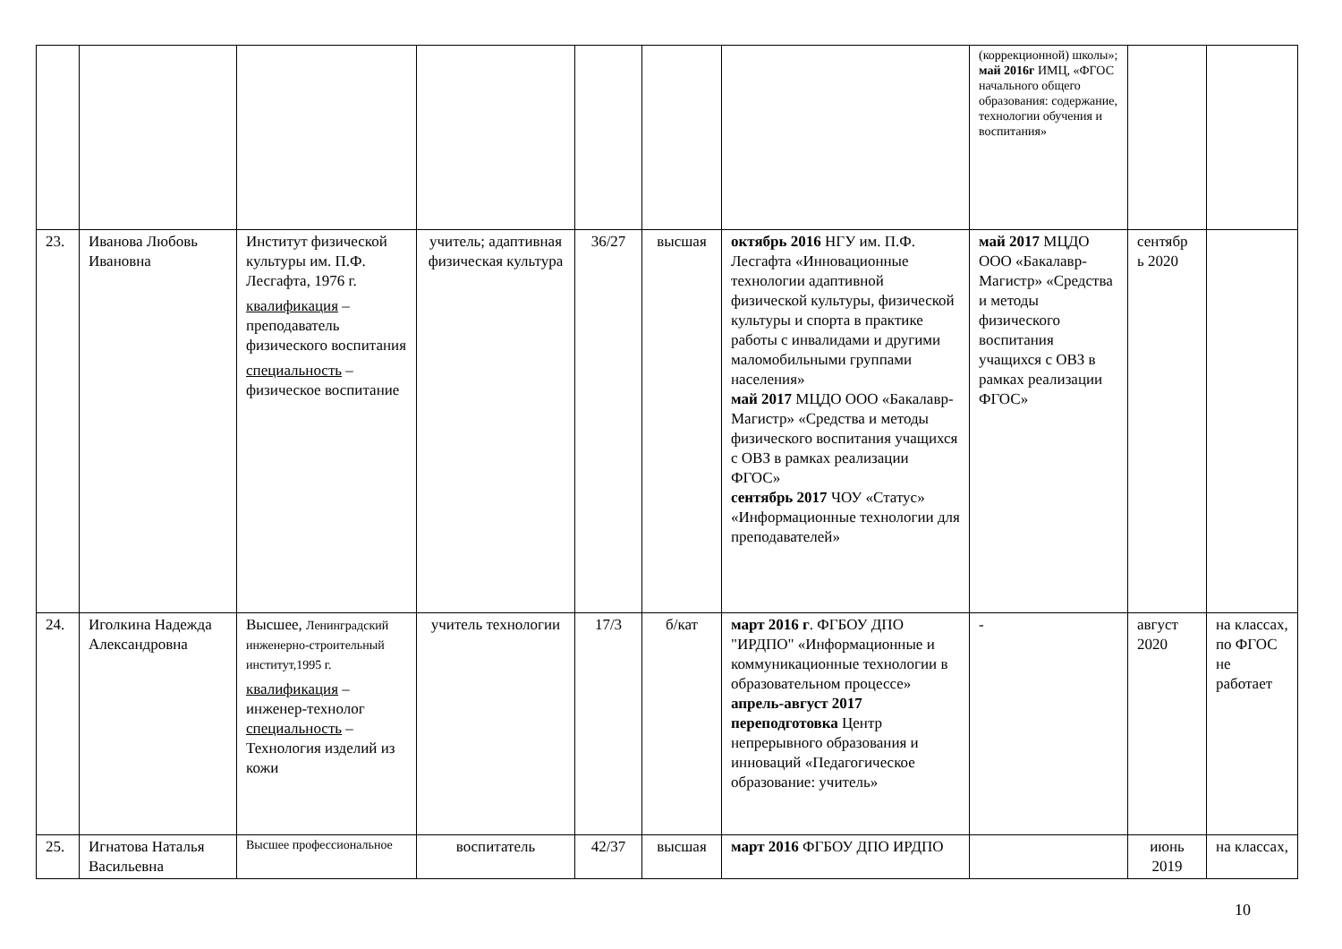| | | | | | | | (коррекционной) школы»; май 2016г ИМЦ, «ФГОС начального общего образования: содержание, технологии обучения и воспитания» | | |
| 23. | Иванова Любовь Ивановна | Институт физической культуры им. П.Ф. Лесгафта, 1976 г. квалификация – преподаватель физического воспитания специальность – физическое воспитание | учитель; адаптивная физическая культура | 36/27 | высшая | октябрь 2016 НГУ им. П.Ф. Лесгафта «Инновационные технологии адаптивной физической культуры, физической культуры и спорта в практике работы с инвалидами и другими маломобильными группами населения» май 2017 МЦДО ООО «Бакалавр-Магистр» «Средства и методы физического воспитания учащихся с ОВЗ в рамках реализации ФГОС» сентябрь 2017 ЧОУ «Статус» «Информационные технологии для преподавателей» | май 2017 МЦДО ООО «Бакалавр-Магистр» «Средства и методы физического воспитания учащихся с ОВЗ в рамках реализации ФГОС» | сентябр ь 2020 | |
| 24. | Иголкина Надежда Александровна | Высшее, Ленинградский инженерно-строительный институт,1995 г. квалификация – инженер-технолог специальность – Технология изделий из кожи | учитель технологии | 17/3 | б/кат | март 2016 г . ФГБОУ ДПО "ИРДПО" «Информационные и коммуникационные технологии в образовательном процессе» апрель-август 2017 переподготовка Центр непрерывного образования и инноваций «Педагогическое образование: учитель» | - | август 2020 | на классах, по ФГОС не работает |
| 25. | Игнатова Наталья Васильевна | Высшее профессиональное | воспитатель | 42/37 | высшая | март 2016 ФГБОУ ДПО ИРДПО | | июнь 2019 | на классах, |
10